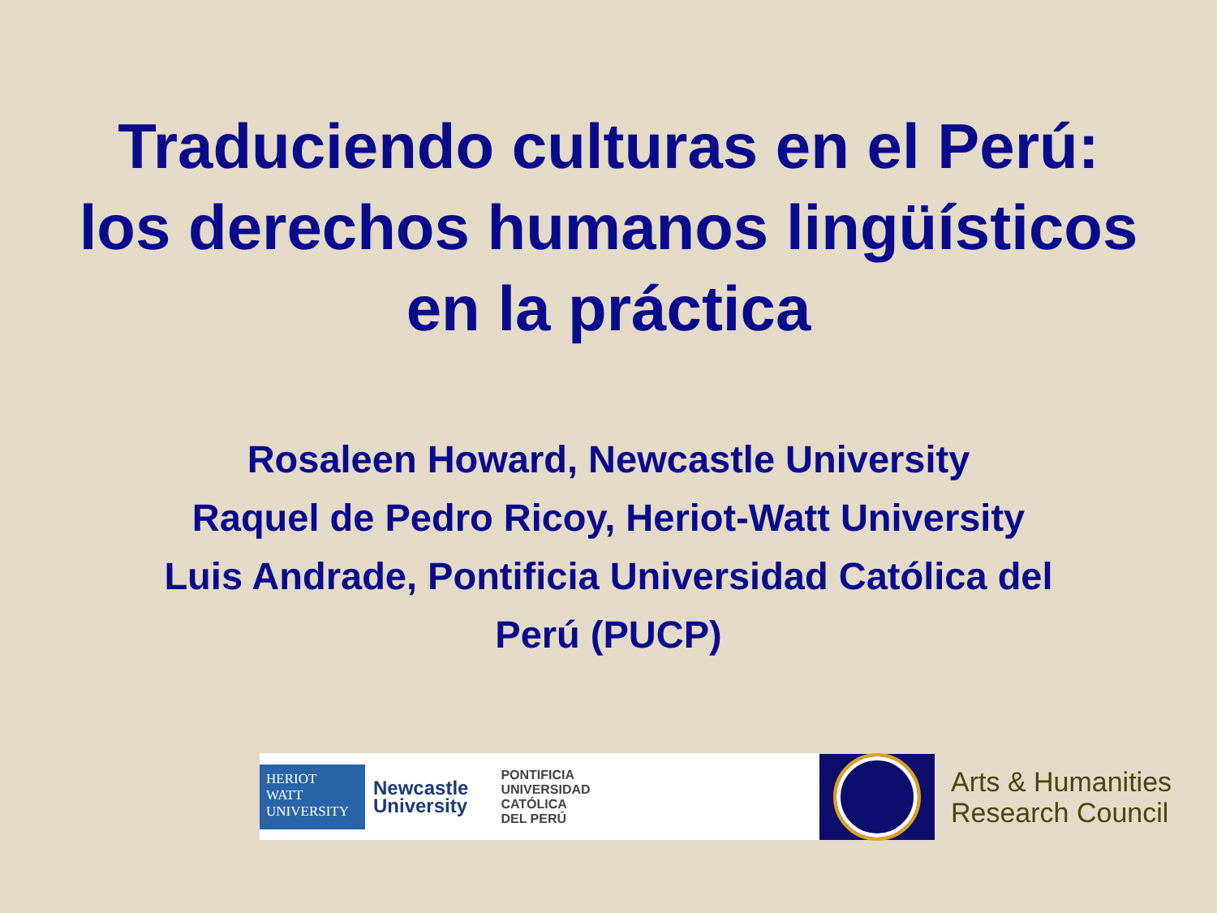Traduciendo culturas en el Perú:
los derechos humanos lingüísticos
en la práctica
Rosaleen Howard, Newcastle University
Raquel de Pedro Ricoy, Heriot-Watt University
Luis Andrade, Pontificia Universidad Católica del
Perú (PUCP)
HERIOT
WATT
UNIVERSITY
Newcastle
University
PONTIFICIA
UNIVERSIDAD
CATÓLICA
DEL PERÚ
Arts & Humanities
Research Council